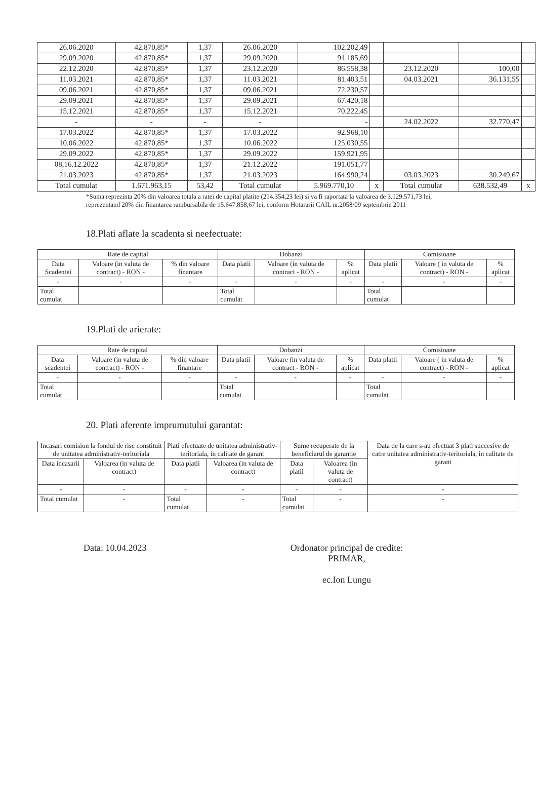| 26.06.2020 | 42.870,85* | 1,37 | 26.06.2020 | 102.202,49 | | | | |
| 29.09.2020 | 42.870,85* | 1,37 | 29.09.2020 | 91.185,69 | | | | |
| 22.12.2020 | 42.870,85* | 1,37 | 23.12.2020 | 86.558,38 | | 23.12.2020 | 100,00 | |
| 11.03.2021 | 42.870,85* | 1,37 | 11.03.2021 | 81.403,51 | | 04.03.2021 | 36.131,55 | |
| 09.06.2021 | 42.870,85* | 1,37 | 09.06.2021 | 72.230,57 | | | | |
| 29.09.2021 | 42.870,85* | 1,37 | 29.09.2021 | 67.420,18 | | | | |
| 15.12.2021 | 42.870,85* | 1,37 | 15.12.2021 | 70.222,45 | | | | |
| - | - | - | - | - | | 24.02.2022 | 32.770,47 | |
| 17.03.2022 | 42.870,85* | 1,37 | 17.03.2022 | 92.968,10 | | | | |
| 10.06.2022 | 42.870,85* | 1,37 | 10.06.2022 | 125.030,55 | | | | |
| 29.09.2022 | 42.870,85* | 1,37 | 29.09.2022 | 159.921,95 | | | | |
| 08,16.12.2022 | 42.870,85* | 1,37 | 21.12.2022 | 191.051,77 | | | | |
| 21.03.2023 | 42.870,85* | 1,37 | 21.03.2023 | 164.990,24 | | 03.03.2023 | 30.249,67 | |
| Total cumulat | 1.671.963,15 | 53,42 | Total cumulat | 5.969.770,10 | x | Total cumulat | 638.532,49 | x |
*Suma reprezinta 20% din valoarea totala a ratei de capital platite (214.354,23 lei) si va fi raportata la valoarea de 3.129.571,73 lei, reprezentand 20% din finantarea rambursabila de 15.647.858,67 lei, conform Hotararii CAIL nr.2058/09 septembrie 2011
18.Plati aflate la scadenta si neefectuate:
| Rate de capital | | | Dobanzi | | | Comisioane | | |
| --- | --- | --- | --- | --- | --- | --- | --- | --- |
| Data Scadentei | Valoare (in valuta de contract) - RON - | % din valoare finantare | Data platii | Valoare (in valuta de contract - RON - | % aplicat | Data platii | Valoare ( in valuta de contract) - RON - | % aplicat |
| - | - | - | - | - | - | - | - | - |
| Total cumulat | | | Total cumulat | | | Total cumulat | | |
19.Plati de arierate:
| Rate de capital | | | Dobanzi | | | Comisioane | | |
| --- | --- | --- | --- | --- | --- | --- | --- | --- |
| Data scadentei | Valoare (in valuta de contract) - RON - | % din valoare finantare | Data platii | Valoare (in valuta de contract - RON - | % aplicat | Data platii | Valoare ( in valuta de contract) - RON - | % aplicat |
| - | - | - | - | - | - | - | - | - |
| Total cumulat | | | Total cumulat | | | Total cumulat | | |
20. Plati aferente imprumutului garantat:
| Incasari comision la fondul de risc constituit de unitatea administrativ-teritoriala | | Plati efectuate de unitatea administrativ-teritoriala, in calitate de garant | | Sume recuperate de la beneficiarul de garantie | | Data de la care s-au efectuat 3 plati succesive de catre unitatea administrativ-teritoriala, in calitate de garant |
| Data incasarii | Valoarea (in valuta de contract) | Data platii | Valoarea (in valuta de contract) | Data platii | Valoarea (in valuta de contract) | |
| - | - | - | - | - | - | - |
| Total cumulat | - | Total cumulat | - | Total cumulat | - | - |
Data: 10.04.2023 Ordonator principal de credite:
PRIMAR,
ec.Ion Lungu